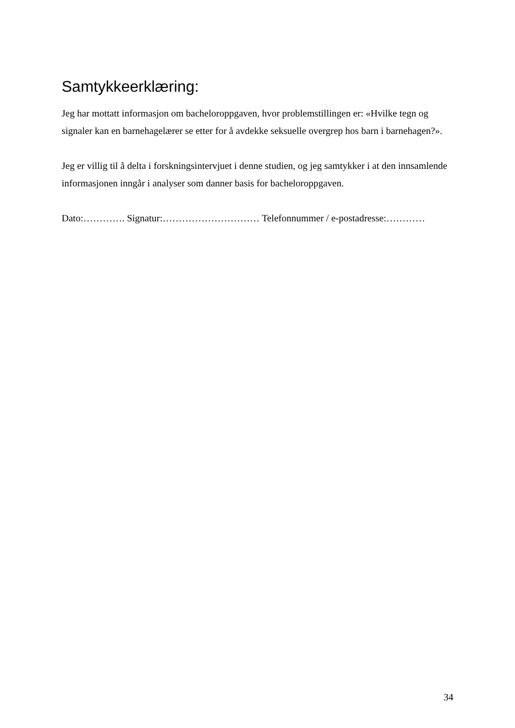Samtykkeerklæring:
Jeg har mottatt informasjon om bacheloroppgaven, hvor problemstillingen er: «Hvilke tegn og signaler kan en barnehagelærer se etter for å avdekke seksuelle overgrep hos barn i barnehagen?».
Jeg er villig til å delta i forskningsintervjuet i denne studien, og jeg samtykker i at den innsamlende informasjonen inngår i analyser som danner basis for bacheloroppgaven.
Dato:…………. Signatur:………………………… Telefonnummer / e-postadresse:…………
34